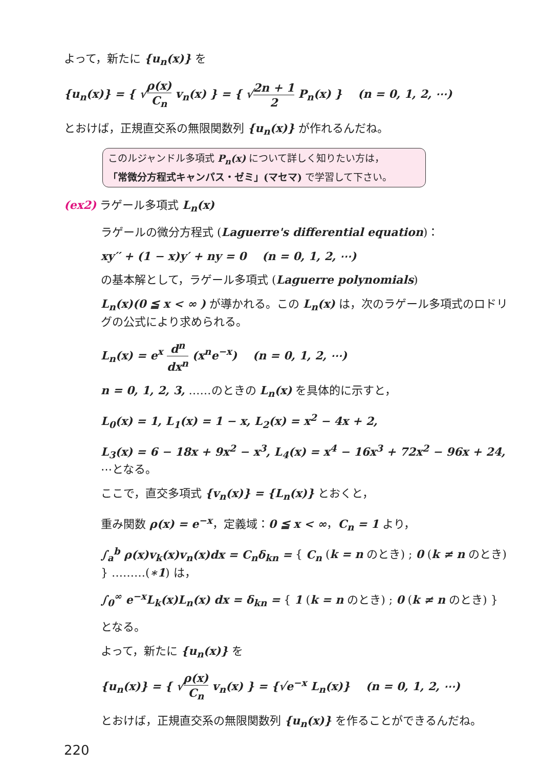よって，新たに {u<sub>n</sub>(x)} を
{u<sub>n</sub>(x)} = { √ρ(x) C<sub>n</sub> v<sub>n</sub>(x) } = { √2n + 1 2 P<sub>n</sub>(x) } (n = 0, 1, 2, ⋯)
とおけば，正規直交系の無限関数列 {u<sub>n</sub>(x)} が作れるんだね。
このルジャンドル多項式 P<sub>n</sub>(x) について詳しく知りたい方は，
「常微分方程式キャンパス・ゼミ」(マセマ) で学習して下さい。
(ex2) ラゲール多項式 L<sub>n</sub>(x)
ラゲールの微分方程式 (Laguerre's differential equation)：
xy′′ + (1 − x)y′ + ny = 0 (n = 0, 1, 2, ⋯)
の基本解として，ラゲール多項式 (Laguerre polynomials)
L<sub>n</sub>(x)(0 ≦ x < ∞ ) が導かれる。この L<sub>n</sub>(x) は，次のラゲール多項式のロドリグの公式により求められる。
L<sub>n</sub>(x) = e<sup>x</sup> d<sup>n</sup> dx<sup>n</sup> (x<sup>n</sup>e<sup>−x</sup>) (n = 0, 1, 2, ⋯)
n = 0, 1, 2, 3, ……のときの L<sub>n</sub>(x) を具体的に示すと，
L<sub>0</sub>(x) = 1, L<sub>1</sub>(x) = 1 − x, L<sub>2</sub>(x) = x<sup>2</sup> − 4x + 2,
L<sub>3</sub>(x) = 6 − 18x + 9x<sup>2</sup> − x<sup>3</sup>, L<sub>4</sub>(x) = x<sup>4</sup> − 16x<sup>3</sup> + 72x<sup>2</sup> − 96x + 24, ⋯となる。
ここで，直交多項式 {v<sub>n</sub>(x)} = {L<sub>n</sub>(x)} とおくと，
重み関数 ρ(x) = e<sup>−x</sup>，定義域：0 ≦ x < ∞，C<sub>n</sub> = 1 より，
∫<sub>a</sub><sup>b</sup> ρ(x)v<sub>k</sub>(x)v<sub>n</sub>(x)dx = C<sub>n</sub>δ<sub>kn</sub> = { C<sub>n</sub> (k = n のとき) ; 0 (k ≠ n のとき) } ………(∗1) は，
∫<sub>0</sub><sup>∞</sup> e<sup>−x</sup>L<sub>k</sub>(x)L<sub>n</sub>(x) dx = δ<sub>kn</sub> = { 1 (k = n のとき) ; 0 (k ≠ n のとき) }
となる。
よって，新たに {u<sub>n</sub>(x)} を
{u<sub>n</sub>(x)} = { √ρ(x) C<sub>n</sub> v<sub>n</sub>(x) } = {√e<sup>−x</sup> L<sub>n</sub>(x)} (n = 0, 1, 2, ⋯)
とおけば，正規直交系の無限関数列 {u<sub>n</sub>(x)} を作ることができるんだね。
220